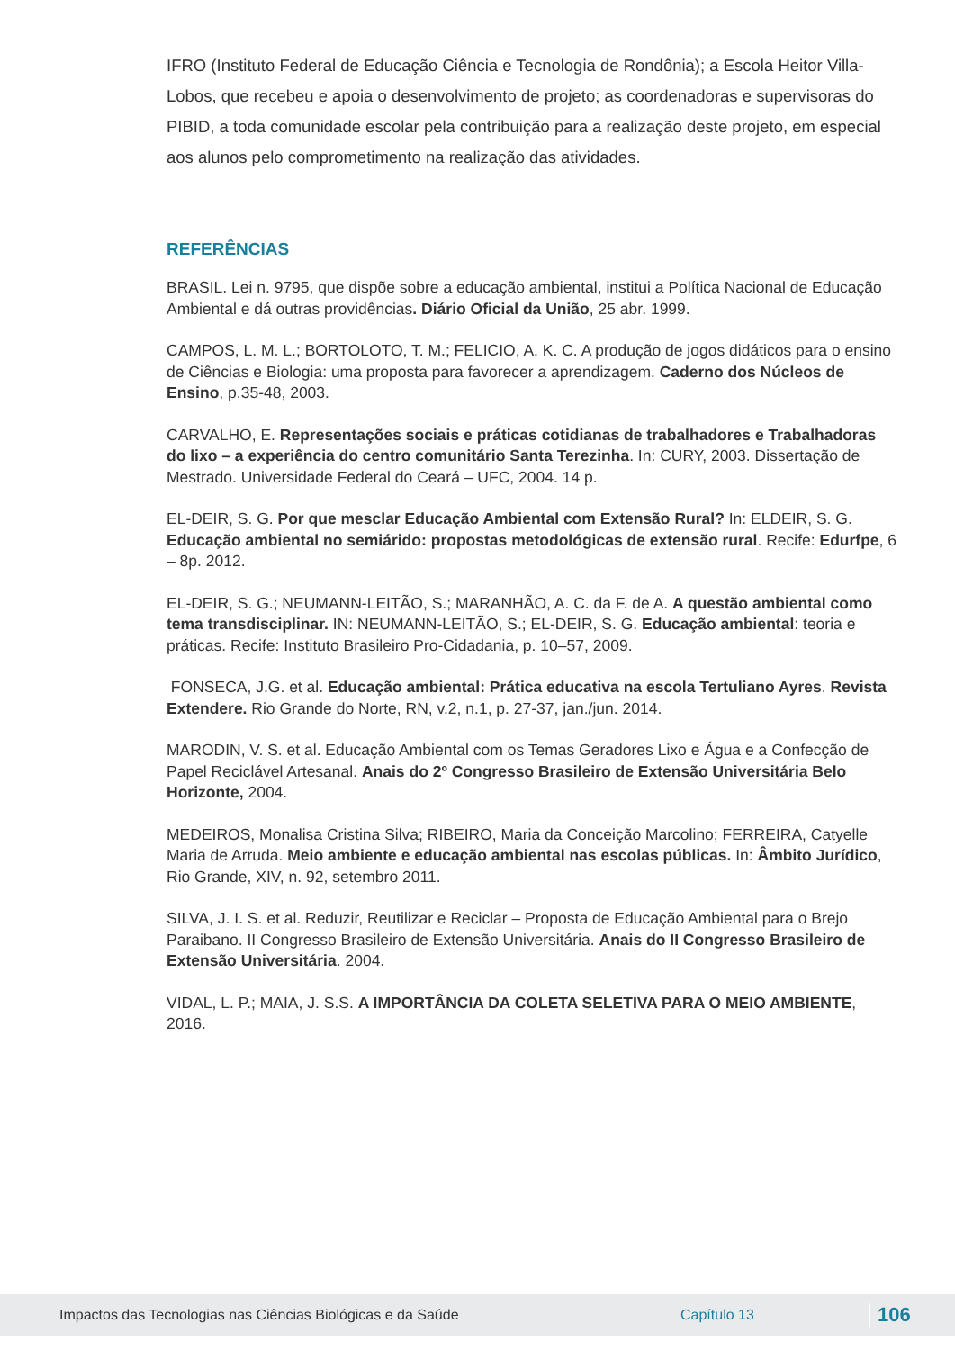IFRO (Instituto Federal de Educação Ciência e Tecnologia de Rondônia); a Escola Heitor Villa-Lobos, que recebeu e apoia o desenvolvimento de projeto; as coordenadoras e supervisoras do PIBID, a toda comunidade escolar pela contribuição para a realização deste projeto, em especial aos alunos pelo comprometimento na realização das atividades.
REFERÊNCIAS
BRASIL. Lei n. 9795, que dispõe sobre a educação ambiental, institui a Política Nacional de Educação Ambiental e dá outras providências. Diário Oficial da União, 25 abr. 1999.
CAMPOS, L. M. L.; BORTOLOTO, T. M.; FELICIO, A. K. C. A produção de jogos didáticos para o ensino de Ciências e Biologia: uma proposta para favorecer a aprendizagem. Caderno dos Núcleos de Ensino, p.35-48, 2003.
CARVALHO, E. Representações sociais e práticas cotidianas de trabalhadores e Trabalhadoras do lixo – a experiência do centro comunitário Santa Terezinha. In: CURY, 2003. Dissertação de Mestrado. Universidade Federal do Ceará – UFC, 2004. 14 p.
EL-DEIR, S. G. Por que mesclar Educação Ambiental com Extensão Rural? In: ELDEIR, S. G. Educação ambiental no semiárido: propostas metodológicas de extensão rural. Recife: Edurfpe, 6 – 8p. 2012.
EL-DEIR, S. G.; NEUMANN-LEITÃO, S.; MARANHÃO, A. C. da F. de A. A questão ambiental como tema transdisciplinar. IN: NEUMANN-LEITÃO, S.; EL-DEIR, S. G. Educação ambiental: teoria e práticas. Recife: Instituto Brasileiro Pro-Cidadania, p. 10–57, 2009.
FONSECA, J.G. et al. Educação ambiental: Prática educativa na escola Tertuliano Ayres. Revista Extendere. Rio Grande do Norte, RN, v.2, n.1, p. 27-37, jan./jun. 2014.
MARODIN, V. S. et al. Educação Ambiental com os Temas Geradores Lixo e Água e a Confecção de Papel Reciclável Artesanal. Anais do 2º Congresso Brasileiro de Extensão Universitária Belo Horizonte, 2004.
MEDEIROS, Monalisa Cristina Silva; RIBEIRO, Maria da Conceição Marcolino; FERREIRA, Catyelle Maria de Arruda. Meio ambiente e educação ambiental nas escolas públicas. In: Âmbito Jurídico, Rio Grande, XIV, n. 92, setembro 2011.
SILVA, J. I. S. et al. Reduzir, Reutilizar e Reciclar – Proposta de Educação Ambiental para o Brejo Paraibano. II Congresso Brasileiro de Extensão Universitária. Anais do II Congresso Brasileiro de Extensão Universitária. 2004.
VIDAL, L. P.; MAIA, J. S.S. A IMPORTÂNCIA DA COLETA SELETIVA PARA O MEIO AMBIENTE, 2016.
Impactos das Tecnologias nas Ciências Biológicas e da Saúde Capítulo 13
106